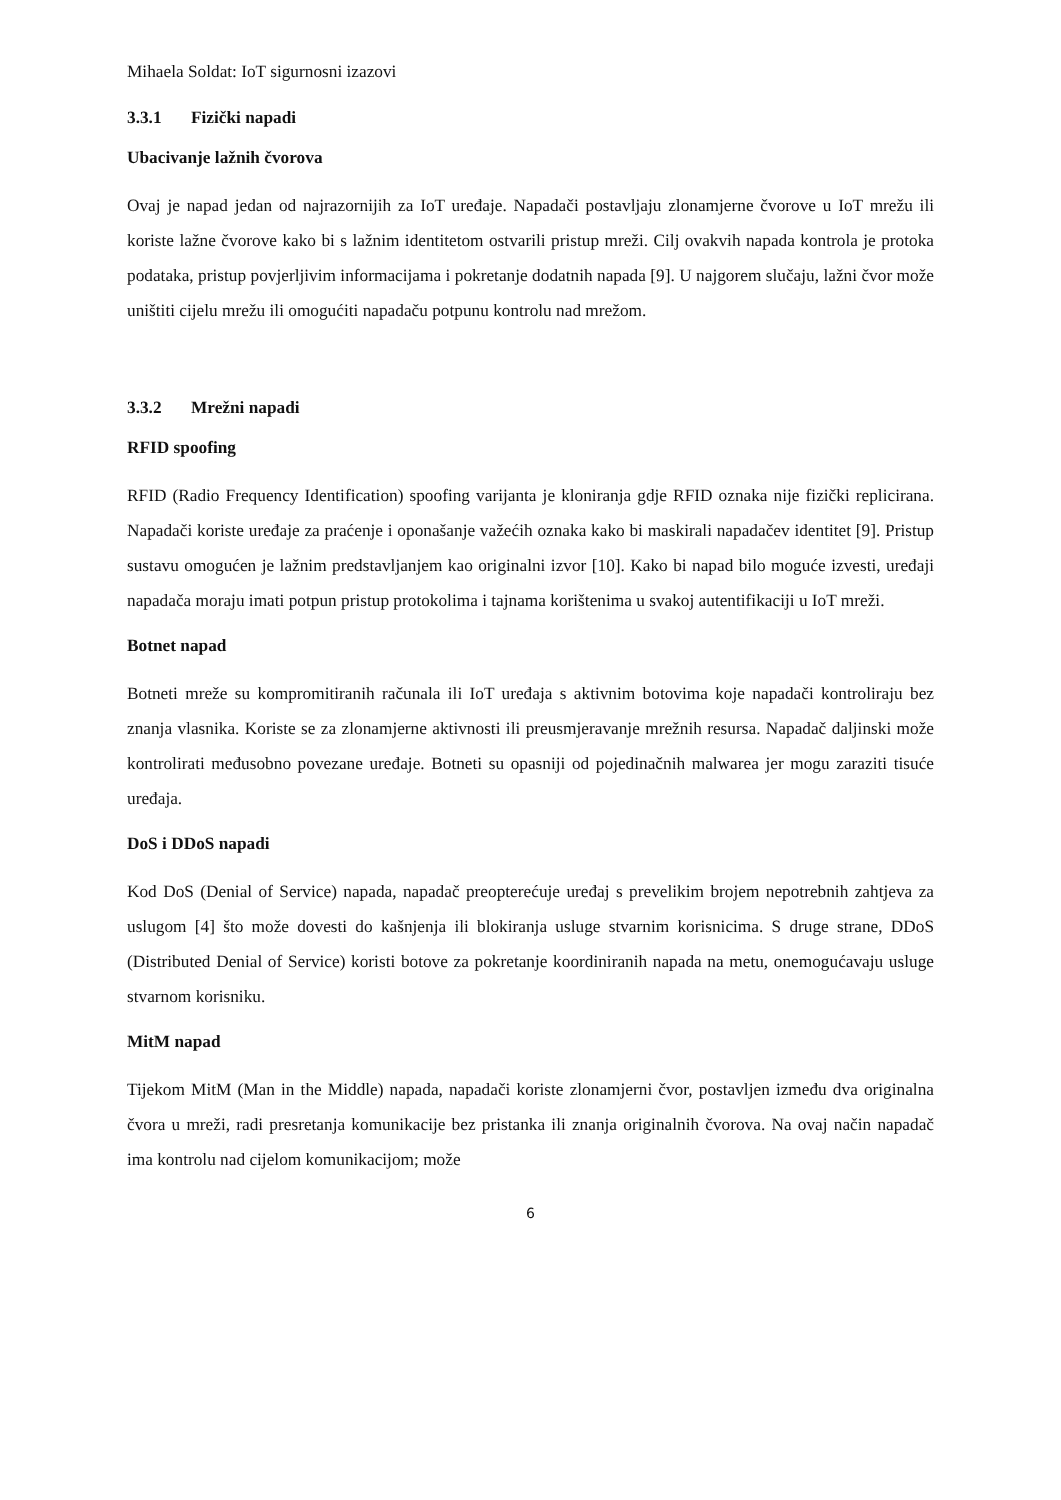Mihaela Soldat: IoT sigurnosni izazovi
3.3.1 Fizički napadi
Ubacivanje lažnih čvorova
Ovaj je napad jedan od najrazornijih za IoT uređaje. Napadači postavljaju zlonamjerne čvorove u IoT mrežu ili koriste lažne čvorove kako bi s lažnim identitetom ostvarili pristup mreži. Cilj ovakvih napada kontrola je protoka podataka, pristup povjerljivim informacijama i pokretanje dodatnih napada [9]. U najgorem slučaju, lažni čvor može uništiti cijelu mrežu ili omogućiti napadaču potpunu kontrolu nad mrežom.
3.3.2 Mrežni napadi
RFID spoofing
RFID (Radio Frequency Identification) spoofing varijanta je kloniranja gdje RFID oznaka nije fizički replicirana. Napadači koriste uređaje za praćenje i oponašanje važećih oznaka kako bi maskirali napadačev identitet [9]. Pristup sustavu omogućen je lažnim predstavljanjem kao originalni izvor [10]. Kako bi napad bilo moguće izvesti, uređaji napadača moraju imati potpun pristup protokolima i tajnama korištenima u svakoj autentifikaciji u IoT mreži.
Botnet napad
Botneti mreže su kompromitiranih računala ili IoT uređaja s aktivnim botovima koje napadači kontroliraju bez znanja vlasnika. Koriste se za zlonamjerne aktivnosti ili preusmjeravanje mrežnih resursa. Napadač daljinski može kontrolirati međusobno povezane uređaje. Botneti su opasniji od pojedinačnih malwarea jer mogu zaraziti tisuće uređaja.
DoS i DDoS napadi
Kod DoS (Denial of Service) napada, napadač preopterećuje uređaj s prevelikim brojem nepotrebnih zahtjeva za uslugom [4] što može dovesti do kašnjenja ili blokiranja usluge stvarnim korisnicima. S druge strane, DDoS (Distributed Denial of Service) koristi botove za pokretanje koordiniranih napada na metu, onemogućavaju usluge stvarnom korisniku.
MitM napad
Tijekom MitM (Man in the Middle) napada, napadači koriste zlonamjerni čvor, postavljen između dva originalna čvora u mreži, radi presretanja komunikacije bez pristanka ili znanja originalnih čvorova. Na ovaj način napadač ima kontrolu nad cijelom komunikacijom; može
6